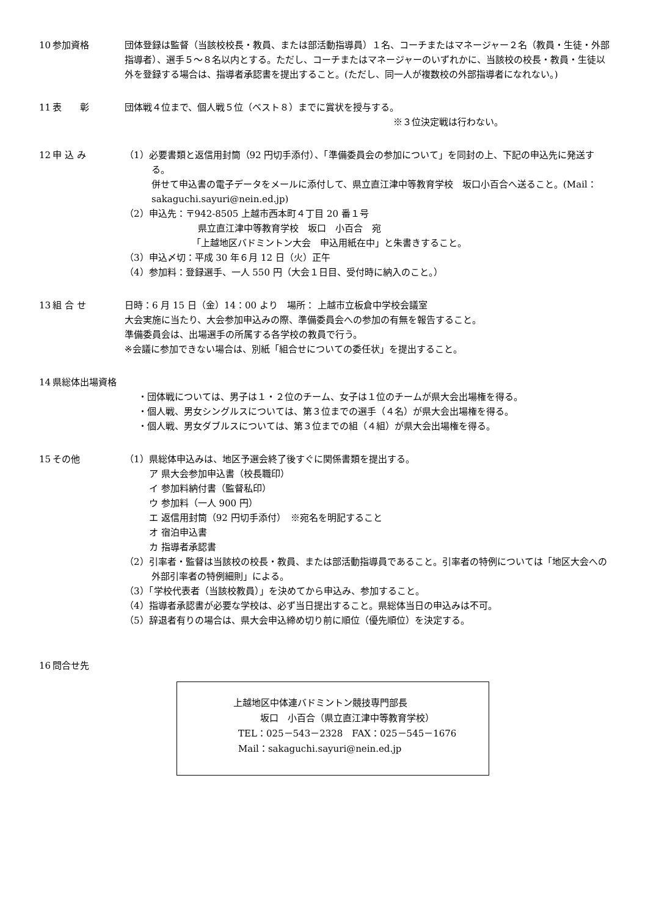10 参加資格 団体登録は監督（当該校校長・教員、または部活動指導員）１名、コーチまたはマネージャー２名（教員・生徒・外部指導者）、選手５～８名以内とする。ただし、コーチまたはマネージャーのいずれかに、当該校の校長・教員・生徒以外を登録する場合は、指導者承認書を提出すること。(ただし、同一人が複数校の外部指導者になれない。)
11 表　　彰 団体戦４位まで、個人戦５位（ベスト８）までに賞状を授与する。
※３位決定戦は行わない。
12 申 込 み （1）必要書類と返信用封筒（92 円切手添付）、「準備委員会の参加について」を同封の上、下記の申込先に発送する。
併せて申込書の電子データをメールに添付して、県立直江津中等教育学校　坂口小百合へ送ること。(Mail：sakaguchi.sayuri@nein.ed.jp)
（2）申込先：〒942-8505 上越市西本町４丁目 20 番１号
県立直江津中等教育学校　坂口　小百合　宛
「上越地区バドミントン大会　申込用紙在中」と朱書きすること。
（3）申込〆切：平成 30 年６月 12 日（火）正午
（4）参加料：登録選手、一人 550 円（大会１日目、受付時に納入のこと。）
13 組 合 せ 日時：6 月 15 日（金）14：00 より　場所： 上越市立板倉中学校会議室
大会実施に当たり、大会参加申込みの際、準備委員会への参加の有無を報告すること。
準備委員会は、出場選手の所属する各学校の教員で行う。
※会議に参加できない場合は、別紙「組合せについての委任状」を提出すること。
14 県総体出場資格
・団体戦については、男子は１・２位のチーム、女子は１位のチームが県大会出場権を得る。
・個人戦、男女シングルスについては、第３位までの選手（４名）が県大会出場権を得る。
・個人戦、男女ダブルスについては、第３位までの組（４組）が県大会出場権を得る。
15 その他 （1）県総体申込みは、地区予選会終了後すぐに関係書類を提出する。
ア 県大会参加申込書（校長職印）
イ 参加料納付書（監督私印）
ウ 参加料（一人 900 円）
エ 返信用封筒（92 円切手添付）　※宛名を明記すること
オ 宿泊申込書
カ 指導者承認書
（2）引率者・監督は当該校の校長・教員、または部活動指導員であること。引率者の特例については「地区大会への外部引率者の特例細則」による。
（3）「学校代表者（当該校教員）」を決めてから申込み、参加すること。
（4）指導者承認書が必要な学校は、必ず当日提出すること。県総体当日の申込みは不可。
（5）辞退者有りの場合は、県大会申込締め切り前に順位（優先順位）を決定する。
16 問合せ先
上越地区中体連バドミントン競技専門部長
坂口　小百合（県立直江津中等教育学校）
TEL：025－543－2328　FAX：025－545－1676
Mail：sakaguchi.sayuri@nein.ed.jp